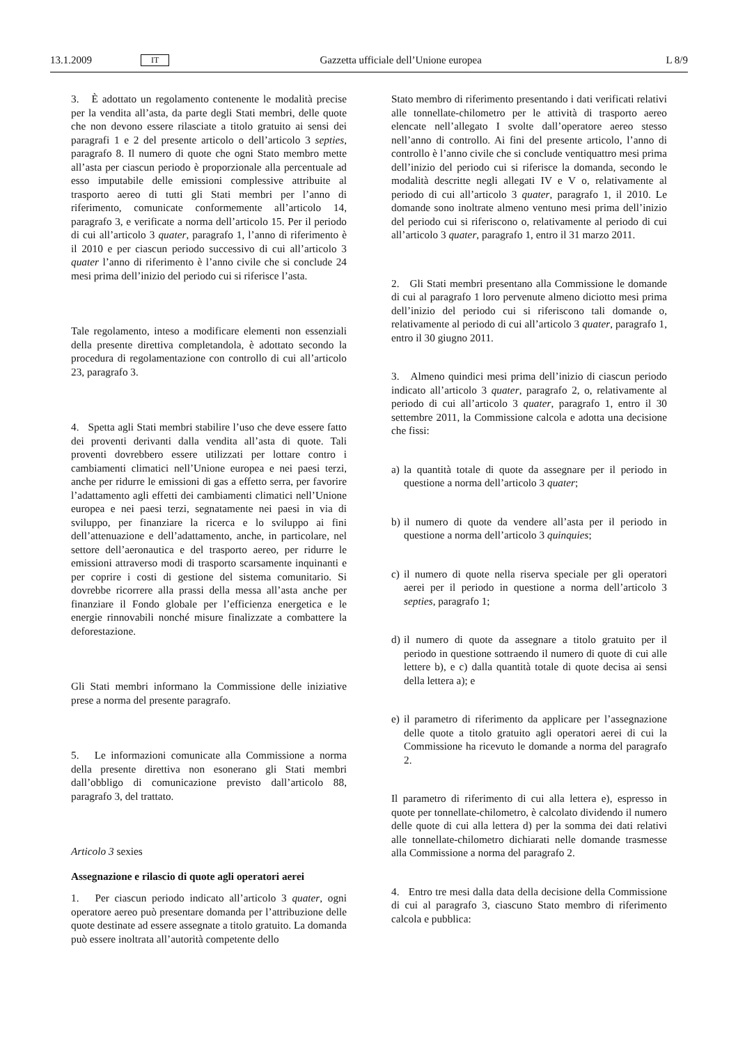13.1.2009 IT Gazzetta ufficiale dell’Unione europea L 8/9
3. È adottato un regolamento contenente le modalità precise per la vendita all’asta, da parte degli Stati membri, delle quote che non devono essere rilasciate a titolo gratuito ai sensi dei paragrafi 1 e 2 del presente articolo o dell’articolo 3 septies, paragrafo 8. Il numero di quote che ogni Stato membro mette all’asta per ciascun periodo è proporzionale alla percentuale ad esso imputabile delle emissioni complessive attribuite al trasporto aereo di tutti gli Stati membri per l’anno di riferimento, comunicate conformemente all’articolo 14, paragrafo 3, e verificate a norma dell’articolo 15. Per il periodo di cui all’articolo 3 quater, paragrafo 1, l’anno di riferimento è il 2010 e per ciascun periodo successivo di cui all’articolo 3 quater l’anno di riferimento è l’anno civile che si conclude 24 mesi prima dell’inizio del periodo cui si riferisce l’asta.
Tale regolamento, inteso a modificare elementi non essenziali della presente direttiva completandola, è adottato secondo la procedura di regolamentazione con controllo di cui all’articolo 23, paragrafo 3.
4. Spetta agli Stati membri stabilire l’uso che deve essere fatto dei proventi derivanti dalla vendita all’asta di quote. Tali proventi dovrebbero essere utilizzati per lottare contro i cambiamenti climatici nell’Unione europea e nei paesi terzi, anche per ridurre le emissioni di gas a effetto serra, per favorire l’adattamento agli effetti dei cambiamenti climatici nell’Unione europea e nei paesi terzi, segnatamente nei paesi in via di sviluppo, per finanziare la ricerca e lo sviluppo ai fini dell’attenuazione e dell’adattamento, anche, in particolare, nel settore dell’aeronautica e del trasporto aereo, per ridurre le emissioni attraverso modi di trasporto scarsamente inquinanti e per coprire i costi di gestione del sistema comunitario. Si dovrebbe ricorrere alla prassi della messa all’asta anche per finanziare il Fondo globale per l’efficienza energetica e le energie rinnovabili nonché misure finalizzate a combattere la deforestazione.
Gli Stati membri informano la Commissione delle iniziative prese a norma del presente paragrafo.
5. Le informazioni comunicate alla Commissione a norma della presente direttiva non esonerano gli Stati membri dall’obbligo di comunicazione previsto dall’articolo 88, paragrafo 3, del trattato.
Articolo 3 sexies
Assegnazione e rilascio di quote agli operatori aerei
1. Per ciascun periodo indicato all’articolo 3 quater, ogni operatore aereo può presentare domanda per l’attribuzione delle quote destinate ad essere assegnate a titolo gratuito. La domanda può essere inoltrata all’autorità competente dello
Stato membro di riferimento presentando i dati verificati relativi alle tonnellate-chilometro per le attività di trasporto aereo elencate nell’allegato I svolte dall’operatore aereo stesso nell’anno di controllo. Ai fini del presente articolo, l’anno di controllo è l’anno civile che si conclude ventiquattro mesi prima dell’inizio del periodo cui si riferisce la domanda, secondo le modalità descritte negli allegati IV e V o, relativamente al periodo di cui all’articolo 3 quater, paragrafo 1, il 2010. Le domande sono inoltrate almeno ventuno mesi prima dell’inizio del periodo cui si riferiscono o, relativamente al periodo di cui all’articolo 3 quater, paragrafo 1, entro il 31 marzo 2011.
2. Gli Stati membri presentano alla Commissione le domande di cui al paragrafo 1 loro pervenute almeno diciotto mesi prima dell’inizio del periodo cui si riferiscono tali domande o, relativamente al periodo di cui all’articolo 3 quater, paragrafo 1, entro il 30 giugno 2011.
3. Almeno quindici mesi prima dell’inizio di ciascun periodo indicato all’articolo 3 quater, paragrafo 2, o, relativamente al periodo di cui all’articolo 3 quater, paragrafo 1, entro il 30 settembre 2011, la Commissione calcola e adotta una decisione che fissi:
a)
la quantità totale di quote da assegnare per il periodo in questione a norma dell’articolo 3 quater;
b)
il numero di quote da vendere all’asta per il periodo in questione a norma dell’articolo 3 quinquies;
c)
il numero di quote nella riserva speciale per gli operatori aerei per il periodo in questione a norma dell’articolo 3 septies, paragrafo 1;
d)
il numero di quote da assegnare a titolo gratuito per il periodo in questione sottraendo il numero di quote di cui alle lettere b), e c) dalla quantità totale di quote decisa ai sensi della lettera a); e
e)
il parametro di riferimento da applicare per l’assegnazione delle quote a titolo gratuito agli operatori aerei di cui la Commissione ha ricevuto le domande a norma del paragrafo 2.
Il parametro di riferimento di cui alla lettera e), espresso in quote per tonnellate-chilometro, è calcolato dividendo il numero delle quote di cui alla lettera d) per la somma dei dati relativi alle tonnellate-chilometro dichiarati nelle domande trasmesse alla Commissione a norma del paragrafo 2.
4. Entro tre mesi dalla data della decisione della Commissione di cui al paragrafo 3, ciascuno Stato membro di riferimento calcola e pubblica: